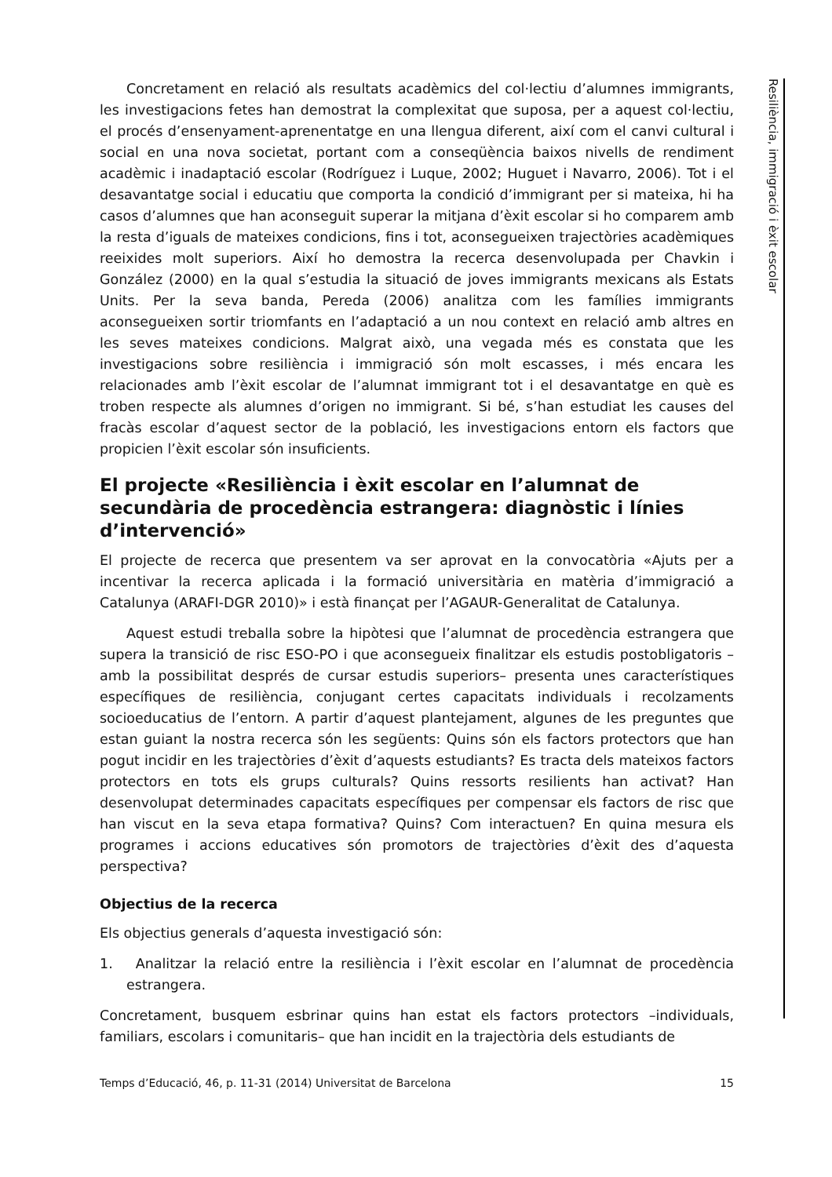Resiliència, immigració i èxit escolar
Concretament en relació als resultats acadèmics del col·lectiu d’alumnes immigrants, les investigacions fetes han demostrat la complexitat que suposa, per a aquest col·lectiu, el procés d’ensenyament-aprenentatge en una llengua diferent, així com el canvi cultural i social en una nova societat, portant com a conseqüència baixos nivells de rendiment acadèmic i inadaptació escolar (Rodríguez i Luque, 2002; Huguet i Navarro, 2006). Tot i el desavantatge social i educatiu que comporta la condició d’immigrant per si mateixa, hi ha casos d’alumnes que han aconseguit superar la mitjana d’èxit escolar si ho comparem amb la resta d’iguals de mateixes condicions, fins i tot, aconsegueixen trajectòries acadèmiques reeixides molt superiors. Així ho demostra la recerca desenvolupada per Chavkin i González (2000) en la qual s’estudia la situació de joves immigrants mexicans als Estats Units. Per la seva banda, Pereda (2006) analitza com les famílies immigrants aconsegueixen sortir triomfants en l’adaptació a un nou context en relació amb altres en les seves mateixes condicions. Malgrat això, una vegada més es constata que les investigacions sobre resiliència i immigració són molt escasses, i més encara les relacionades amb l’èxit escolar de l’alumnat immigrant tot i el desavantatge en què es troben respecte als alumnes d’origen no immigrant. Si bé, s’han estudiat les causes del fracàs escolar d’aquest sector de la població, les investigacions entorn els factors que propicien l’èxit escolar són insuficients.
El projecte «Resiliència i èxit escolar en l’alumnat de secundària de procedència estrangera: diagnòstic i línies d’intervenció»
El projecte de recerca que presentem va ser aprovat en la convocatòria «Ajuts per a incentivar la recerca aplicada i la formació universitària en matèria d’immigració a Catalunya (ARAFI-DGR 2010)» i està finançat per l’AGAUR-Generalitat de Catalunya.
Aquest estudi treballa sobre la hipòtesi que l’alumnat de procedència estrangera que supera la transició de risc ESO-PO i que aconsegueix finalitzar els estudis postobligatoris –amb la possibilitat després de cursar estudis superiors– presenta unes característiques específiques de resiliència, conjugant certes capacitats individuals i recolzaments socioeducatius de l’entorn. A partir d’aquest plantejament, algunes de les preguntes que estan guiant la nostra recerca són les següents: Quins són els factors protectors que han pogut incidir en les trajectòries d’èxit d’aquests estudiants? Es tracta dels mateixos factors protectors en tots els grups culturals? Quins ressorts resilients han activat? Han desenvolupat determinades capacitats específiques per compensar els factors de risc que han viscut en la seva etapa formativa? Quins? Com interactuen? En quina mesura els programes i accions educatives són promotors de trajectòries d’èxit des d’aquesta perspectiva?
Objectius de la recerca
Els objectius generals d’aquesta investigació són:
1. Analitzar la relació entre la resiliència i l’èxit escolar en l’alumnat de procedència estrangera.
Concretament, busquem esbrinar quins han estat els factors protectors –individuals, familiars, escolars i comunitaris– que han incidit en la trajectòria dels estudiants de
Temps d’Educació, 46, p. 11-31 (2014) Universitat de Barcelona 15